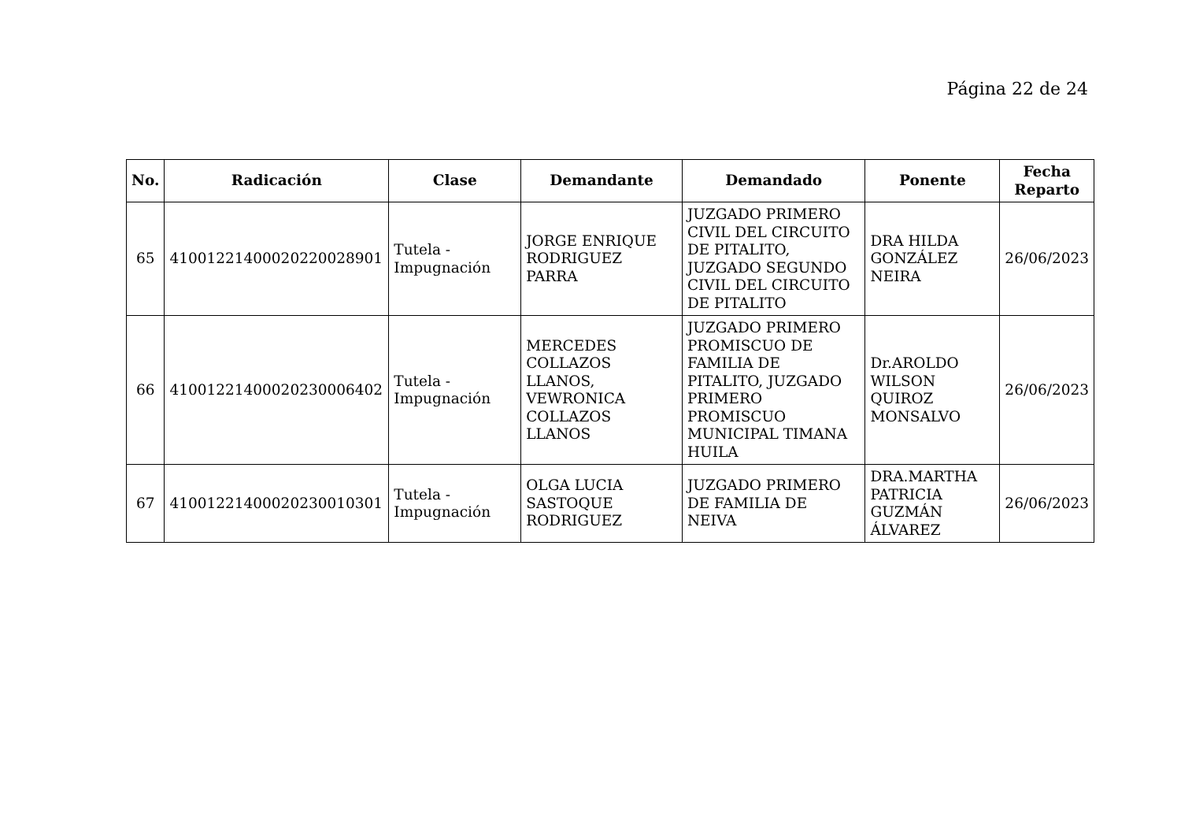Página 22 de 24
| No. | Radicación | Clase | Demandante | Demandado | Ponente | Fecha Reparto |
| --- | --- | --- | --- | --- | --- | --- |
| 65 | 41001221400020220028901 | Tutela - Impugnación | JORGE ENRIQUE RODRIGUEZ PARRA | JUZGADO PRIMERO CIVIL DEL CIRCUITO DE PITALITO, JUZGADO SEGUNDO CIVIL DEL CIRCUITO DE PITALITO | DRA HILDA GONZÁLEZ NEIRA | 26/06/2023 |
| 66 | 41001221400020230006402 | Tutela - Impugnación | MERCEDES COLLAZOS LLANOS, VEWRONICA COLLAZOS LLANOS | JUZGADO PRIMERO PROMISCUO DE FAMILIA DE PITALITO, JUZGADO PRIMERO PROMISCUO MUNICIPAL TIMANA HUILA | Dr.AROLDO WILSON QUIROZ MONSALVO | 26/06/2023 |
| 67 | 41001221400020230010301 | Tutela - Impugnación | OLGA LUCIA SASTOQUE RODRIGUEZ | JUZGADO PRIMERO DE FAMILIA DE NEIVA | DRA.MARTHA PATRICIA GUZMÁN ÁLVAREZ | 26/06/2023 |